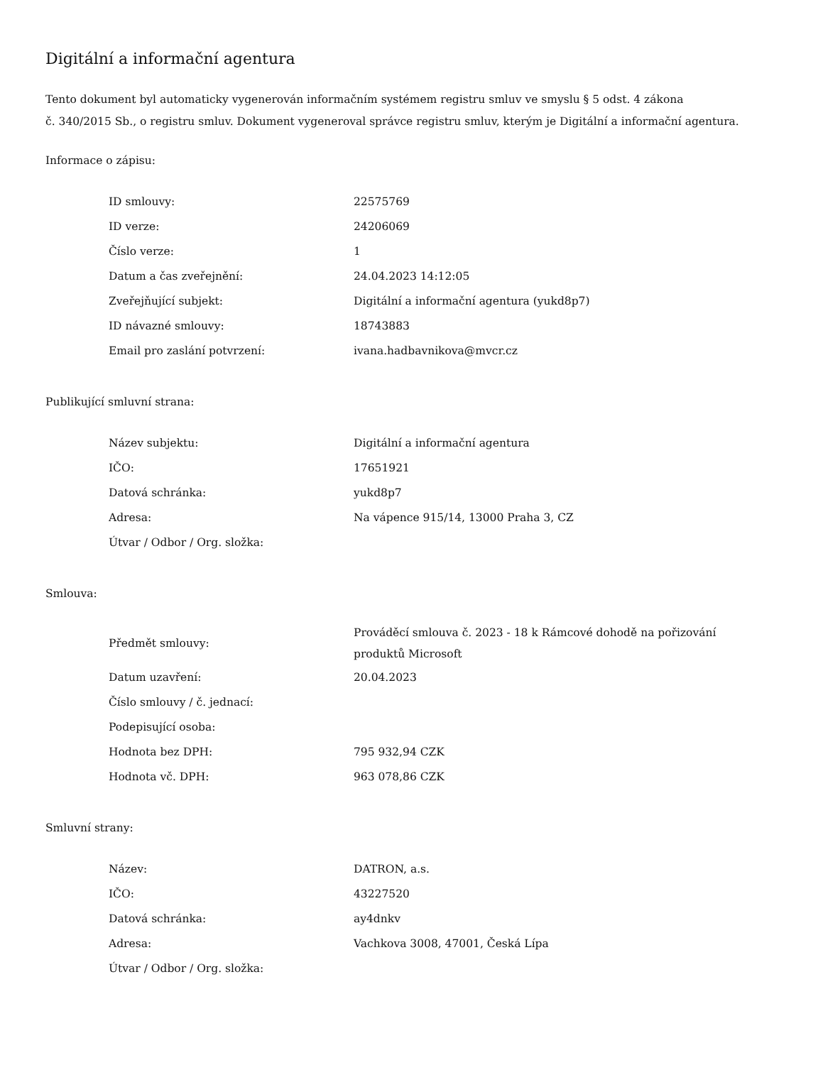Digitální a informační agentura
Tento dokument byl automaticky vygenerován informačním systémem registru smluv ve smyslu § 5 odst. 4 zákona
č. 340/2015 Sb., o registru smluv. Dokument vygeneroval správce registru smluv, kterým je Digitální a informační agentura.
Informace o zápisu:
| ID smlouvy: | 22575769 |
| ID verze: | 24206069 |
| Číslo verze: | 1 |
| Datum a čas zveřejnění: | 24.04.2023 14:12:05 |
| Zveřejňující subjekt: | Digitální a informační agentura (yukd8p7) |
| ID návazné smlouvy: | 18743883 |
| Email pro zaslání potvrzení: | ivana.hadbavnikova@mvcr.cz |
Publikující smluvní strana:
| Název subjektu: | Digitální a informační agentura |
| IČO: | 17651921 |
| Datová schránka: | yukd8p7 |
| Adresa: | Na vápence 915/14, 13000 Praha 3, CZ |
| Útvar / Odbor / Org. složka: | |
Smlouva:
| Předmět smlouvy: | Prováděcí smlouva č. 2023 - 18 k Rámcové dohodě na pořizování produktů Microsoft |
| Datum uzavření: | 20.04.2023 |
| Číslo smlouvy / č. jednací: | |
| Podepisující osoba: | |
| Hodnota bez DPH: | 795 932,94 CZK |
| Hodnota vč. DPH: | 963 078,86 CZK |
Smluvní strany:
| Název: | DATRON, a.s. |
| IČO: | 43227520 |
| Datová schránka: | ay4dnkv |
| Adresa: | Vachkova 3008, 47001, Česká Lípa |
| Útvar / Odbor / Org. složka: | |